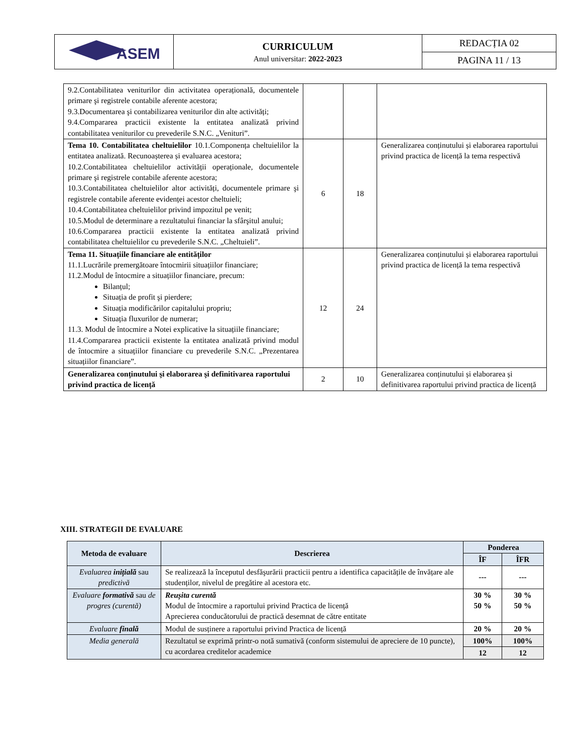| ASEM | CURRICULUM Anul universitar: 2022-2023 | REDACȚIA 02 |
| | | PAGINA 11 / 13 |
| 9.2.Contabilitatea veniturilor din activitatea operațională, documentele primare şi registrele contabile aferente acestora; 9.3.Documentarea şi contabilizarea veniturilor din alte activități; 9.4.Compararea practicii existente la entitatea analizată privind contabilitatea veniturilor cu prevederile S.N.C. „Venituri”. | | | |
| Tema 10. Contabilitatea cheltuielilor 10.1.Componența cheltuielilor la entitatea analizată. Recunoașterea și evaluarea acestora; 10.2.Contabilitatea cheltuielilor activității operaționale, documentele primare şi registrele contabile aferente acestora; 10.3.Contabilitatea cheltuielilor altor activități, documentele primare şi registrele contabile aferente evidenței acestor cheltuieli; 10.4.Contabilitatea cheltuielilor privind impozitul pe venit; 10.5.Modul de determinare a rezultatului financiar la sfârşitul anului; 10.6.Compararea practicii existente la entitatea analizată privind contabilitatea cheltuielilor cu prevederile S.N.C. „Cheltuieli”. | 6 | 18 | Generalizarea conținutului și elaborarea raportului privind practica de licență la tema respectivă |
| Tema 11. Situațiile financiare ale entităților 11.1.Lucrările premergătoare întocmirii situațiilor financiare; 11.2.Modul de întocmire a situațiilor financiare, precum: Bilanțul; Situația de profit şi pierdere; Situația modificărilor capitalului propriu; Situația fluxurilor de numerar; 11.3. Modul de întocmire a Notei explicative la situațiile financiare; 11.4.Compararea practicii existente la entitatea analizată privind modul de întocmire a situațiilor financiare cu prevederile S.N.C. „Prezentarea situațiilor financiare”. | 12 | 24 | Generalizarea conținutului și elaborarea raportului privind practica de licență la tema respectivă |
| Generalizarea conținutului şi elaborarea şi definitivarea raportului privind practica de licență | 2 | 10 | Generalizarea conținutului și elaborarea și definitivarea raportului privind practica de licență |
XIII. STRATEGII DE EVALUARE
| Metoda de evaluare | Descrierea | Ponderea | |
| --- | --- | --- | --- |
| | | ÎF | ÎFR |
| Evaluarea inițială sau predictivă | Se realizează la începutul desfăşurării practicii pentru a identifica capacitățile de învățare ale studenților, nivelul de pregătire al acestora etc. | --- | --- |
| Evaluare formativă sau de progres (curentă) | Reușita curentă Modul de întocmire a raportului privind Practica de licență Aprecierea conducătorului de practică desemnat de către entitate | 30 % 50 % | 30 % 50 % |
| Evaluare finală | Modul de susținere a raportului privind Practica de licență | 20 % | 20 % |
| Media generală | Rezultatul se exprimă printr-o notă sumativă (conform sistemului de apreciere de 10 puncte), cu acordarea creditelor academice | 100% | 100% |
| | | 12 | 12 |